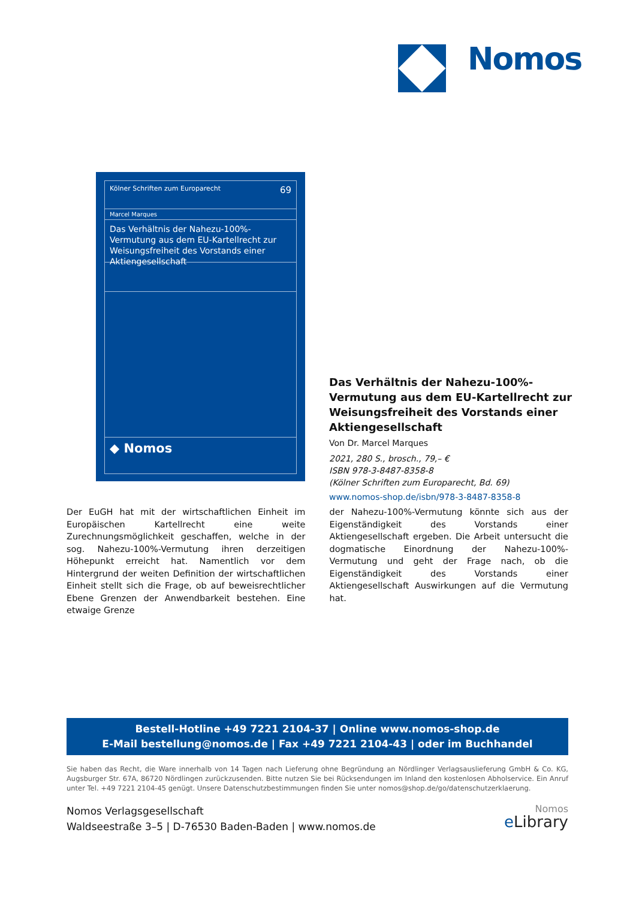Nomos
Kölner Schriften zum Europarecht 69
Marcel Marques
Das Verhältnis der Nahezu-100%-Vermutung aus dem EU-Kartellrecht zur Weisungsfreiheit des Vorstands einer Aktiengesellschaft
◆ Nomos
Das Verhältnis der Nahezu-100%-Vermutung aus dem EU-Kartellrecht zur Weisungsfreiheit des Vorstands einer Aktiengesellschaft
Von Dr. Marcel Marques
2021, 280 S., brosch., 79,– €
ISBN 978-3-8487-8358-8
(Kölner Schriften zum Europarecht, Bd. 69)
www.nomos-shop.de/isbn/978-3-8487-8358-8
Der EuGH hat mit der wirtschaftlichen Einheit im Europäischen Kartellrecht eine weite Zurechnungsmöglichkeit geschaffen, welche in der sog. Nahezu-100%-Vermutung ihren derzeitigen Höhepunkt erreicht hat. Namentlich vor dem Hintergrund der weiten Definition der wirtschaftlichen Einheit stellt sich die Frage, ob auf beweisrechtlicher Ebene Grenzen der Anwendbarkeit bestehen. Eine etwaige Grenze
der Nahezu-100%-Vermutung könnte sich aus der Eigenständigkeit des Vorstands einer Aktiengesellschaft ergeben. Die Arbeit untersucht die dogmatische Einordnung der Nahezu-100%-Vermutung und geht der Frage nach, ob die Eigenständigkeit des Vorstands einer Aktiengesellschaft Auswirkungen auf die Vermutung hat.
Bestell-Hotline +49 7221 2104-37 | Online www.nomos-shop.de
E-Mail bestellung@nomos.de | Fax +49 7221 2104-43 | oder im Buchhandel
Sie haben das Recht, die Ware innerhalb von 14 Tagen nach Lieferung ohne Begründung an Nördlinger Verlagsauslieferung GmbH & Co. KG, Augsburger Str. 67A, 86720 Nördlingen zurückzusenden. Bitte nutzen Sie bei Rücksendungen im Inland den kostenlosen Abholservice. Ein Anruf unter Tel. +49 7221 2104-45 genügt. Unsere Datenschutzbestimmungen finden Sie unter nomos@shop.de/go/datenschutzerklaerung.
Nomos Verlagsgesellschaft
Waldseestraße 3–5 | D-76530 Baden-Baden | www.nomos.de
Nomos
e Library